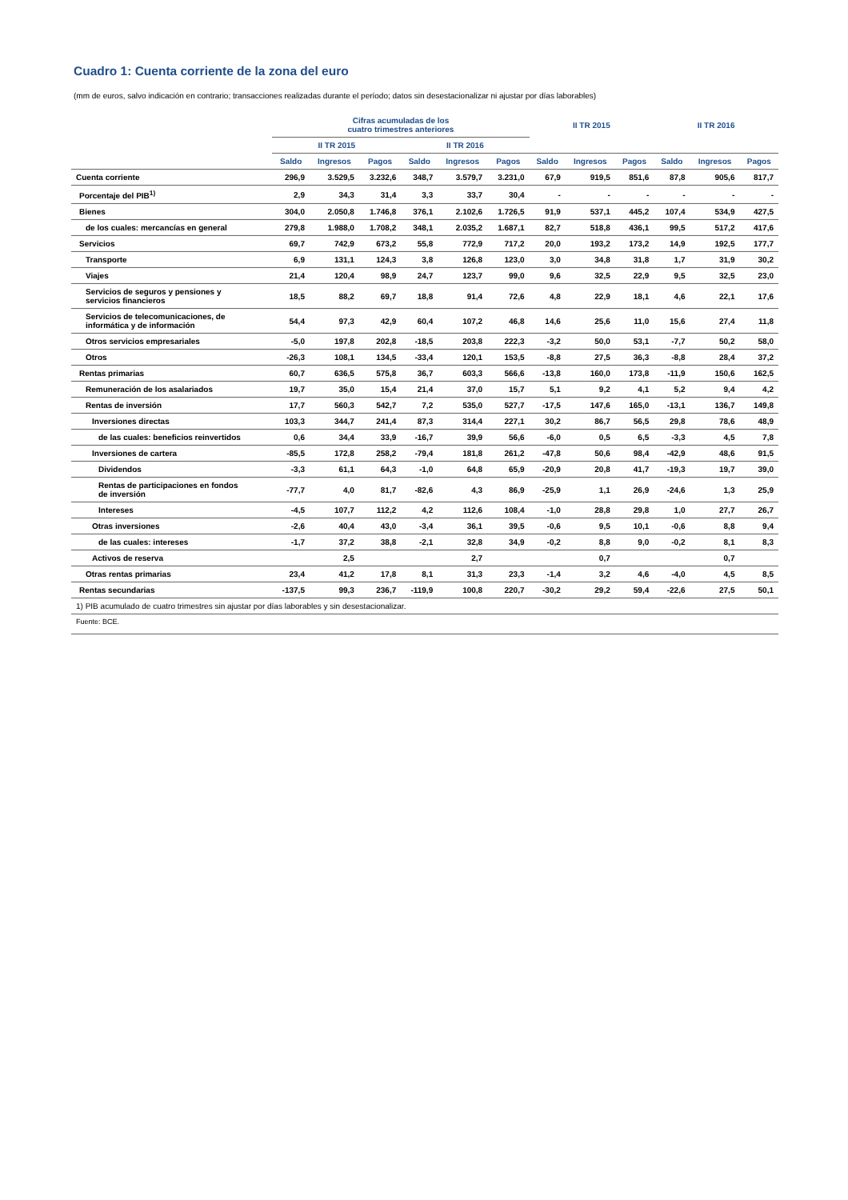Cuadro 1: Cuenta corriente de la zona del euro
(mm de euros, salvo indicación en contrario; transacciones realizadas durante el período; datos sin desestacionalizar ni ajustar por días laborables)
| | Cifras acumuladas de los cuatro trimestres anteriores | | | | | | II TR 2015 | | | II TR 2016 | | |
| --- | --- | --- | --- | --- | --- | --- | --- | --- | --- | --- | --- | --- |
| | II TR 2015 | | | II TR 2016 | | | | | | | | |
| | Saldo | Ingresos | Pagos | Saldo | Ingresos | Pagos | Saldo | Ingresos | Pagos | Saldo | Ingresos | Pagos |
| Cuenta corriente | 296,9 | 3.529,5 | 3.232,6 | 348,7 | 3.579,7 | 3.231,0 | 67,9 | 919,5 | 851,6 | 87,8 | 905,6 | 817,7 |
| Porcentaje del PIB<sup>1)</sup> | 2,9 | 34,3 | 31,4 | 3,3 | 33,7 | 30,4 | - | - | - | - | - | - |
| Bienes | 304,0 | 2.050,8 | 1.746,8 | 376,1 | 2.102,6 | 1.726,5 | 91,9 | 537,1 | 445,2 | 107,4 | 534,9 | 427,5 |
| de los cuales: mercancías en general | 279,8 | 1.988,0 | 1.708,2 | 348,1 | 2.035,2 | 1.687,1 | 82,7 | 518,8 | 436,1 | 99,5 | 517,2 | 417,6 |
| Servicios | 69,7 | 742,9 | 673,2 | 55,8 | 772,9 | 717,2 | 20,0 | 193,2 | 173,2 | 14,9 | 192,5 | 177,7 |
| Transporte | 6,9 | 131,1 | 124,3 | 3,8 | 126,8 | 123,0 | 3,0 | 34,8 | 31,8 | 1,7 | 31,9 | 30,2 |
| Viajes | 21,4 | 120,4 | 98,9 | 24,7 | 123,7 | 99,0 | 9,6 | 32,5 | 22,9 | 9,5 | 32,5 | 23,0 |
| Servicios de seguros y pensiones y servicios financieros | 18,5 | 88,2 | 69,7 | 18,8 | 91,4 | 72,6 | 4,8 | 22,9 | 18,1 | 4,6 | 22,1 | 17,6 |
| Servicios de telecomunicaciones, de informática y de información | 54,4 | 97,3 | 42,9 | 60,4 | 107,2 | 46,8 | 14,6 | 25,6 | 11,0 | 15,6 | 27,4 | 11,8 |
| Otros servicios empresariales | -5,0 | 197,8 | 202,8 | -18,5 | 203,8 | 222,3 | -3,2 | 50,0 | 53,1 | -7,7 | 50,2 | 58,0 |
| Otros | -26,3 | 108,1 | 134,5 | -33,4 | 120,1 | 153,5 | -8,8 | 27,5 | 36,3 | -8,8 | 28,4 | 37,2 |
| Rentas primarias | 60,7 | 636,5 | 575,8 | 36,7 | 603,3 | 566,6 | -13,8 | 160,0 | 173,8 | -11,9 | 150,6 | 162,5 |
| Remuneración de los asalariados | 19,7 | 35,0 | 15,4 | 21,4 | 37,0 | 15,7 | 5,1 | 9,2 | 4,1 | 5,2 | 9,4 | 4,2 |
| Rentas de inversión | 17,7 | 560,3 | 542,7 | 7,2 | 535,0 | 527,7 | -17,5 | 147,6 | 165,0 | -13,1 | 136,7 | 149,8 |
| Inversiones directas | 103,3 | 344,7 | 241,4 | 87,3 | 314,4 | 227,1 | 30,2 | 86,7 | 56,5 | 29,8 | 78,6 | 48,9 |
| de las cuales: beneficios reinvertidos | 0,6 | 34,4 | 33,9 | -16,7 | 39,9 | 56,6 | -6,0 | 0,5 | 6,5 | -3,3 | 4,5 | 7,8 |
| Inversiones de cartera | -85,5 | 172,8 | 258,2 | -79,4 | 181,8 | 261,2 | -47,8 | 50,6 | 98,4 | -42,9 | 48,6 | 91,5 |
| Dividendos | -3,3 | 61,1 | 64,3 | -1,0 | 64,8 | 65,9 | -20,9 | 20,8 | 41,7 | -19,3 | 19,7 | 39,0 |
| Rentas de participaciones en fondos de inversión | -77,7 | 4,0 | 81,7 | -82,6 | 4,3 | 86,9 | -25,9 | 1,1 | 26,9 | -24,6 | 1,3 | 25,9 |
| Intereses | -4,5 | 107,7 | 112,2 | 4,2 | 112,6 | 108,4 | -1,0 | 28,8 | 29,8 | 1,0 | 27,7 | 26,7 |
| Otras inversiones | -2,6 | 40,4 | 43,0 | -3,4 | 36,1 | 39,5 | -0,6 | 9,5 | 10,1 | -0,6 | 8,8 | 9,4 |
| de las cuales: intereses | -1,7 | 37,2 | 38,8 | -2,1 | 32,8 | 34,9 | -0,2 | 8,8 | 9,0 | -0,2 | 8,1 | 8,3 |
| Activos de reserva | | 2,5 | | | 2,7 | | | 0,7 | | | 0,7 | |
| Otras rentas primarias | 23,4 | 41,2 | 17,8 | 8,1 | 31,3 | 23,3 | -1,4 | 3,2 | 4,6 | -4,0 | 4,5 | 8,5 |
| Rentas secundarias | -137,5 | 99,3 | 236,7 | -119,9 | 100,8 | 220,7 | -30,2 | 29,2 | 59,4 | -22,6 | 27,5 | 50,1 |
| 1) PIB acumulado de cuatro trimestres sin ajustar por días laborables y sin desestacionalizar. | | | | | | | | | | | | |
| Fuente: BCE. | | | | | | | | | | | | |